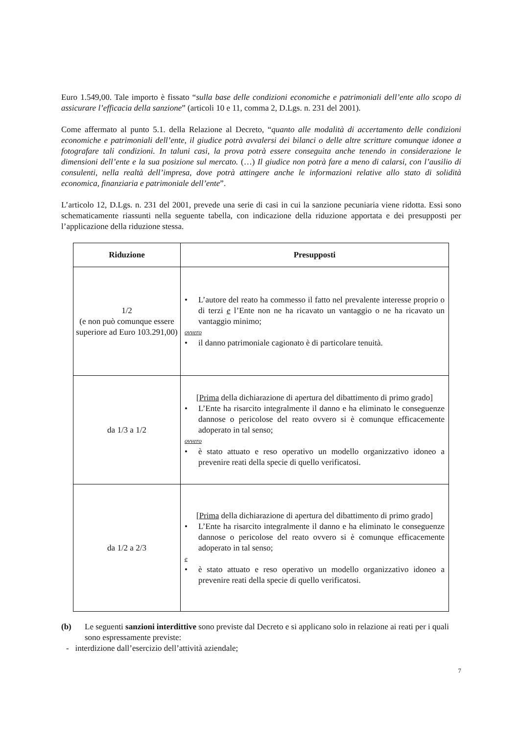Euro 1.549,00. Tale importo è fissato “sulla base delle condizioni economiche e patrimoniali dell’ente allo scopo di assicurare l’efficacia della sanzione” (articoli 10 e 11, comma 2, D.Lgs. n. 231 del 2001).
Come affermato al punto 5.1. della Relazione al Decreto, “quanto alle modalità di accertamento delle condizioni economiche e patrimoniali dell’ente, il giudice potrà avvalersi dei bilanci o delle altre scritture comunque idonee a fotografare tali condizioni. In taluni casi, la prova potrà essere conseguita anche tenendo in considerazione le dimensioni dell’ente e la sua posizione sul mercato. (…) Il giudice non potrà fare a meno di calarsi, con l’ausilio di consulenti, nella realtà dell’impresa, dove potrà attingere anche le informazioni relative allo stato di solidità economica, finanziaria e patrimoniale dell’ente”.
L’articolo 12, D.Lgs. n. 231 del 2001, prevede una serie di casi in cui la sanzione pecuniaria viene ridotta. Essi sono schematicamente riassunti nella seguente tabella, con indicazione della riduzione apportata e dei presupposti per l’applicazione della riduzione stessa.
| Riduzione | Presupposti |
| --- | --- |
| 1/2 (e non può comunque essere superiore ad Euro 103.291,00) | • L’autore del reato ha commesso il fatto nel prevalente interesse proprio o di terzi e l’Ente non ne ha ricavato un vantaggio o ne ha ricavato un vantaggio minimo; ovvero • il danno patrimoniale cagionato è di particolare tenuità. |
| da 1/3 a 1/2 | [ Prima della dichiarazione di apertura del dibattimento di primo grado] • L’Ente ha risarcito integralmente il danno e ha eliminato le conseguenze dannose o pericolose del reato ovvero si è comunque efficacemente adoperato in tal senso; ovvero • è stato attuato e reso operativo un modello organizzativo idoneo a prevenire reati della specie di quello verificatosi. |
| da 1/2 a 2/3 | [ Prima della dichiarazione di apertura del dibattimento di primo grado] • L’Ente ha risarcito integralmente il danno e ha eliminato le conseguenze dannose o pericolose del reato ovvero si è comunque efficacemente adoperato in tal senso; e • è stato attuato e reso operativo un modello organizzativo idoneo a prevenire reati della specie di quello verificatosi. |
(b) Le seguenti sanzioni interdittive sono previste dal Decreto e si applicano solo in relazione ai reati per i quali sono espressamente previste:
- interdizione dall’esercizio dell’attività aziendale;
7